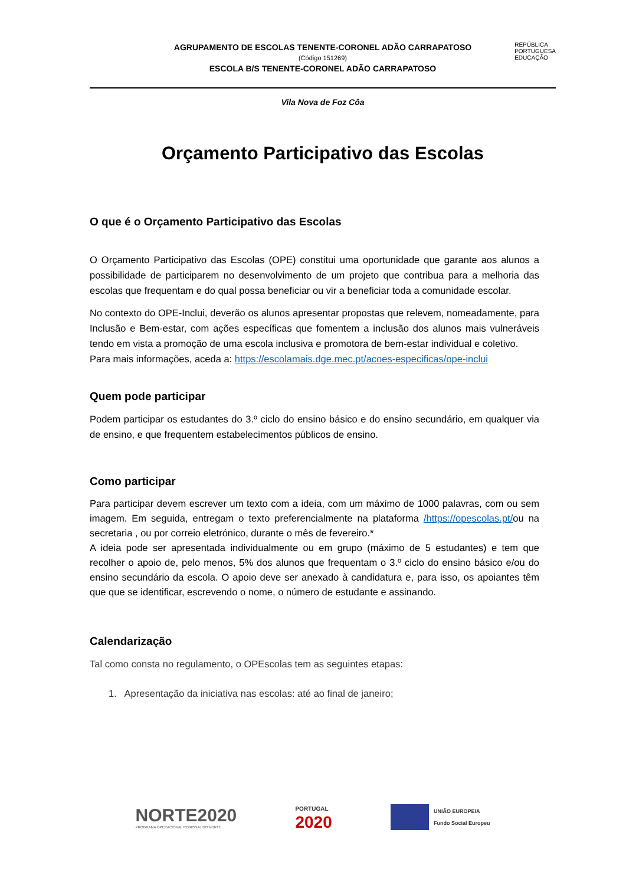REPÚBLICA
PORTUGUESA
EDUCAÇÃO
AGRUPAMENTO DE ESCOLAS TENENTE-CORONEL ADÃO CARRAPATOSO
(Código 151269)
ESCOLA B/S TENENTE-CORONEL ADÃO CARRAPATOSO
Vila Nova de Foz Côa
Orçamento Participativo das Escolas
O que é o Orçamento Participativo das Escolas
O Orçamento Participativo das Escolas (OPE) constitui uma oportunidade que garante aos alunos a possibilidade de participarem no desenvolvimento de um projeto que contribua para a melhoria das escolas que frequentam e do qual possa beneficiar ou vir a beneficiar toda a comunidade escolar.
No contexto do OPE-Inclui, deverão os alunos apresentar propostas que relevem, nomeadamente, para Inclusão e Bem-estar, com ações específicas que fomentem a inclusão dos alunos mais vulneráveis tendo em vista a promoção de uma escola inclusiva e promotora de bem-estar individual e coletivo.
Para mais informações, aceda a: https://escolamais.dge.mec.pt/acoes-especificas/ope-inclui
Quem pode participar
Podem participar os estudantes do 3.º ciclo do ensino básico e do ensino secundário, em qualquer via de ensino, e que frequentem estabelecimentos públicos de ensino.
Como participar
Para participar devem escrever um texto com a ideia, com um máximo de 1000 palavras, com ou sem imagem. Em seguida, entregam o texto preferencialmente na plataforma /https://opescolas.pt/ou na secretaria , ou por correio eletrónico, durante o mês de fevereiro.*
A ideia pode ser apresentada individualmente ou em grupo (máximo de 5 estudantes) e tem que recolher o apoio de, pelo menos, 5% dos alunos que frequentam o 3.º ciclo do ensino básico e/ou do ensino secundário da escola. O apoio deve ser anexado à candidatura e, para isso, os apoiantes têm que que se identificar, escrevendo o nome, o número de estudante e assinando.
Calendarização
Tal como consta no regulamento, o OPEscolas tem as seguintes etapas:
1. Apresentação da iniciativa nas escolas: até ao final de janeiro;
NORTE2020
PROGRAMA OPERACIONAL REGIONAL DO NORTE
PORTUGAL
2020
UNIÃO EUROPEIA
Fundo Social Europeu